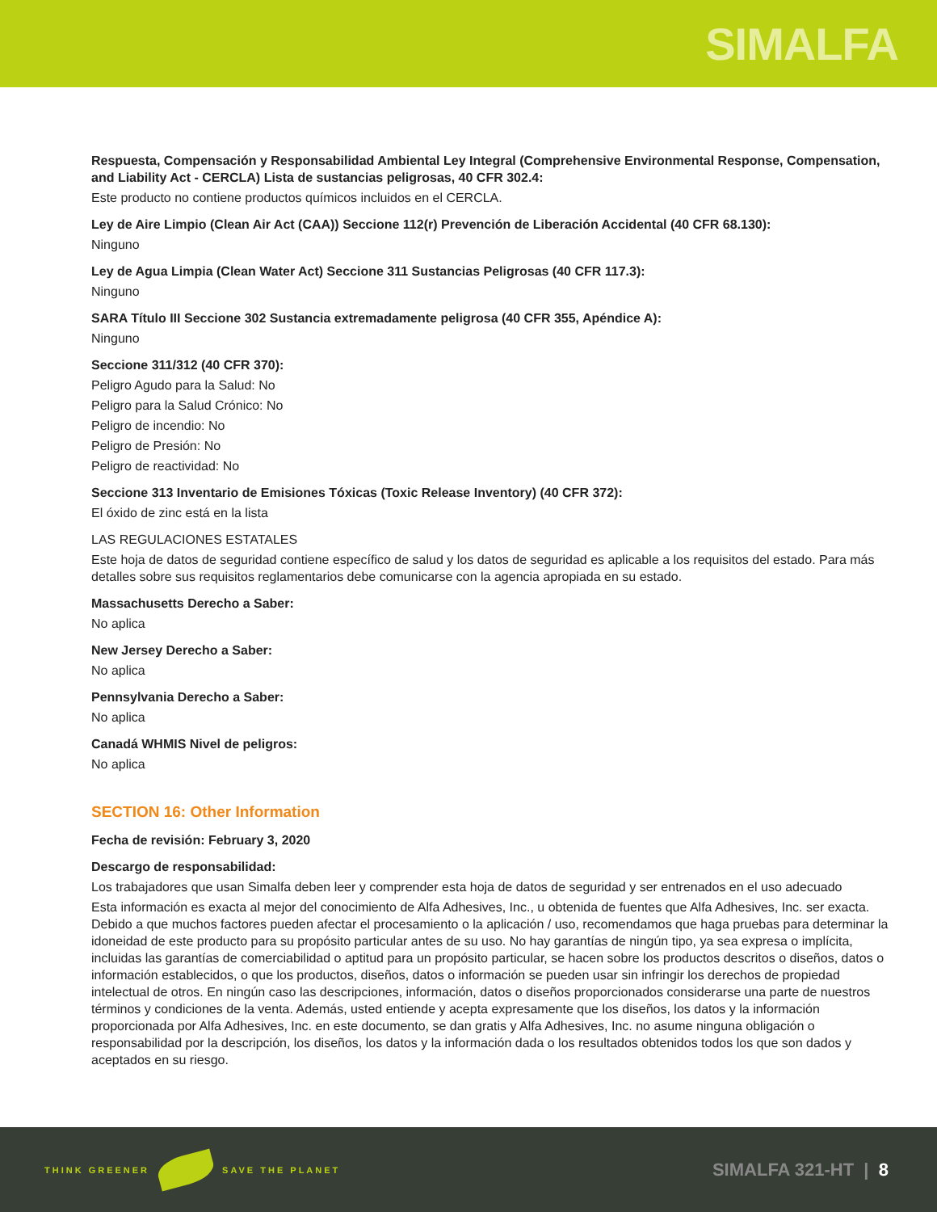SIMALFA
Respuesta, Compensación y Responsabilidad Ambiental Ley Integral (Comprehensive Environmental Response, Compensation, and Liability Act - CERCLA) Lista de sustancias peligrosas, 40 CFR 302.4:
Este producto no contiene productos químicos incluidos en el CERCLA.
Ley de Aire Limpio (Clean Air Act (CAA)) Seccione 112(r) Prevención de Liberación Accidental (40 CFR 68.130):
Ninguno
Ley de Agua Limpia (Clean Water Act) Seccione 311 Sustancias Peligrosas (40 CFR 117.3):
Ninguno
SARA Título III Seccione 302 Sustancia extremadamente peligrosa (40 CFR 355, Apéndice A):
Ninguno
Seccione 311/312 (40 CFR 370):
Peligro Agudo para la Salud: No
Peligro para la Salud Crónico: No
Peligro de incendio: No
Peligro de Presión: No
Peligro de reactividad: No
Seccione 313 Inventario de Emisiones Tóxicas (Toxic Release Inventory) (40 CFR 372):
El óxido de zinc está en la lista
LAS REGULACIONES ESTATALES
Este hoja de datos de seguridad contiene específico de salud y los datos de seguridad es aplicable a los requisitos del estado. Para más detalles sobre sus requisitos reglamentarios debe comunicarse con la agencia apropiada en su estado.
Massachusetts Derecho a Saber:
No aplica
New Jersey Derecho a Saber:
No aplica
Pennsylvania Derecho a Saber:
No aplica
Canadá WHMIS Nivel de peligros:
No aplica
SECTION 16: Other Information
Fecha de revisión: February 3, 2020
Descargo de responsabilidad:
Los trabajadores que usan Simalfa deben leer y comprender esta hoja de datos de seguridad y ser entrenados en el uso adecuado
Esta información es exacta al mejor del conocimiento de Alfa Adhesives, Inc., u obtenida de fuentes que Alfa Adhesives, Inc. ser exacta. Debido a que muchos factores pueden afectar el procesamiento o la aplicación / uso, recomendamos que haga pruebas para determinar la idoneidad de este producto para su propósito particular antes de su uso. No hay garantías de ningún tipo, ya sea expresa o implícita, incluidas las garantías de comerciabilidad o aptitud para un propósito particular, se hacen sobre los productos descritos o diseños, datos o información establecidos, o que los productos, diseños, datos o información se pueden usar sin infringir los derechos de propiedad intelectual de otros. En ningún caso las descripciones, información, datos o diseños proporcionados considerarse una parte de nuestros términos y condiciones de la venta. Además, usted entiende y acepta expresamente que los diseños, los datos y la información proporcionada por Alfa Adhesives, Inc. en este documento, se dan gratis y Alfa Adhesives, Inc. no asume ninguna obligación o responsabilidad por la descripción, los diseños, los datos y la información dada o los resultados obtenidos todos los que son dados y aceptados en su riesgo.
THINK GREENER SAVE THE PLANET
SIMALFA 321-HT | 8